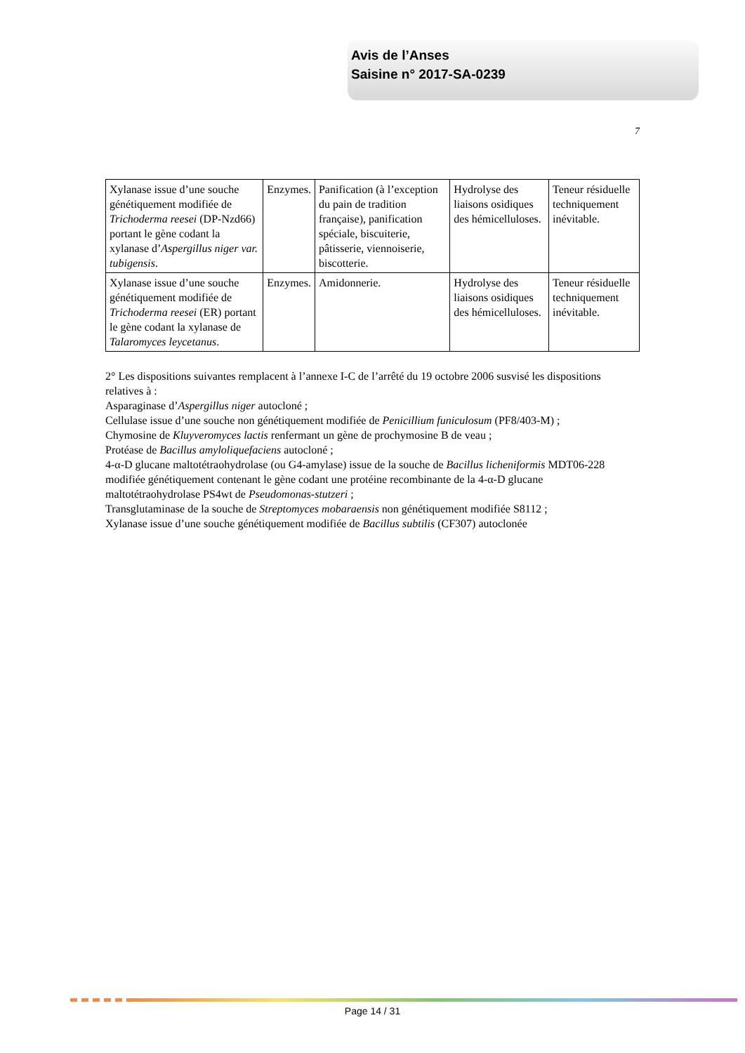Avis de l’Anses
Saisine n° 2017-SA-0239
7
| Xylanase issue d’une souche génétiquement modifiée de Trichoderma reesei (DP-Nzd66) portant le gène codant la xylanase d’ Aspergillus niger var. tubigensis . | Enzymes. | Panification (à l’exception du pain de tradition française), panification spéciale, biscuiterie, pâtisserie, viennoiserie, biscotterie. | Hydrolyse des liaisons osidiques des hémicelluloses. | Teneur résiduelle techniquement inévitable. |
| Xylanase issue d’une souche génétiquement modifiée de Trichoderma reesei (ER) portant le gène codant la xylanase de Talaromyces leycetanus . | Enzymes. | Amidonnerie. | Hydrolyse des liaisons osidiques des hémicelluloses. | Teneur résiduelle techniquement inévitable. |
2° Les dispositions suivantes remplacent à l’annexe I-C de l’arrêté du 19 octobre 2006 susvisé les dispositions relatives à :
Asparaginase d’Aspergillus niger autocloné ;
Cellulase issue d’une souche non génétiquement modifiée de Penicillium funiculosum (PF8/403-M) ;
Chymosine de Kluyveromyces lactis renfermant un gène de prochymosine B de veau ;
Protéase de Bacillus amyloliquefaciens autocloné ;
4-α-D glucane maltotétraohydrolase (ou G4-amylase) issue de la souche de Bacillus licheniformis MDT06-228 modifiée génétiquement contenant le gène codant une protéine recombinante de la 4-α-D glucane maltotétraohydrolase PS4wt de Pseudomonas-stutzeri ;
Transglutaminase de la souche de Streptomyces mobaraensis non génétiquement modifiée S8112 ;
Xylanase issue d’une souche génétiquement modifiée de Bacillus subtilis (CF307) autoclonée
Page 14 / 31